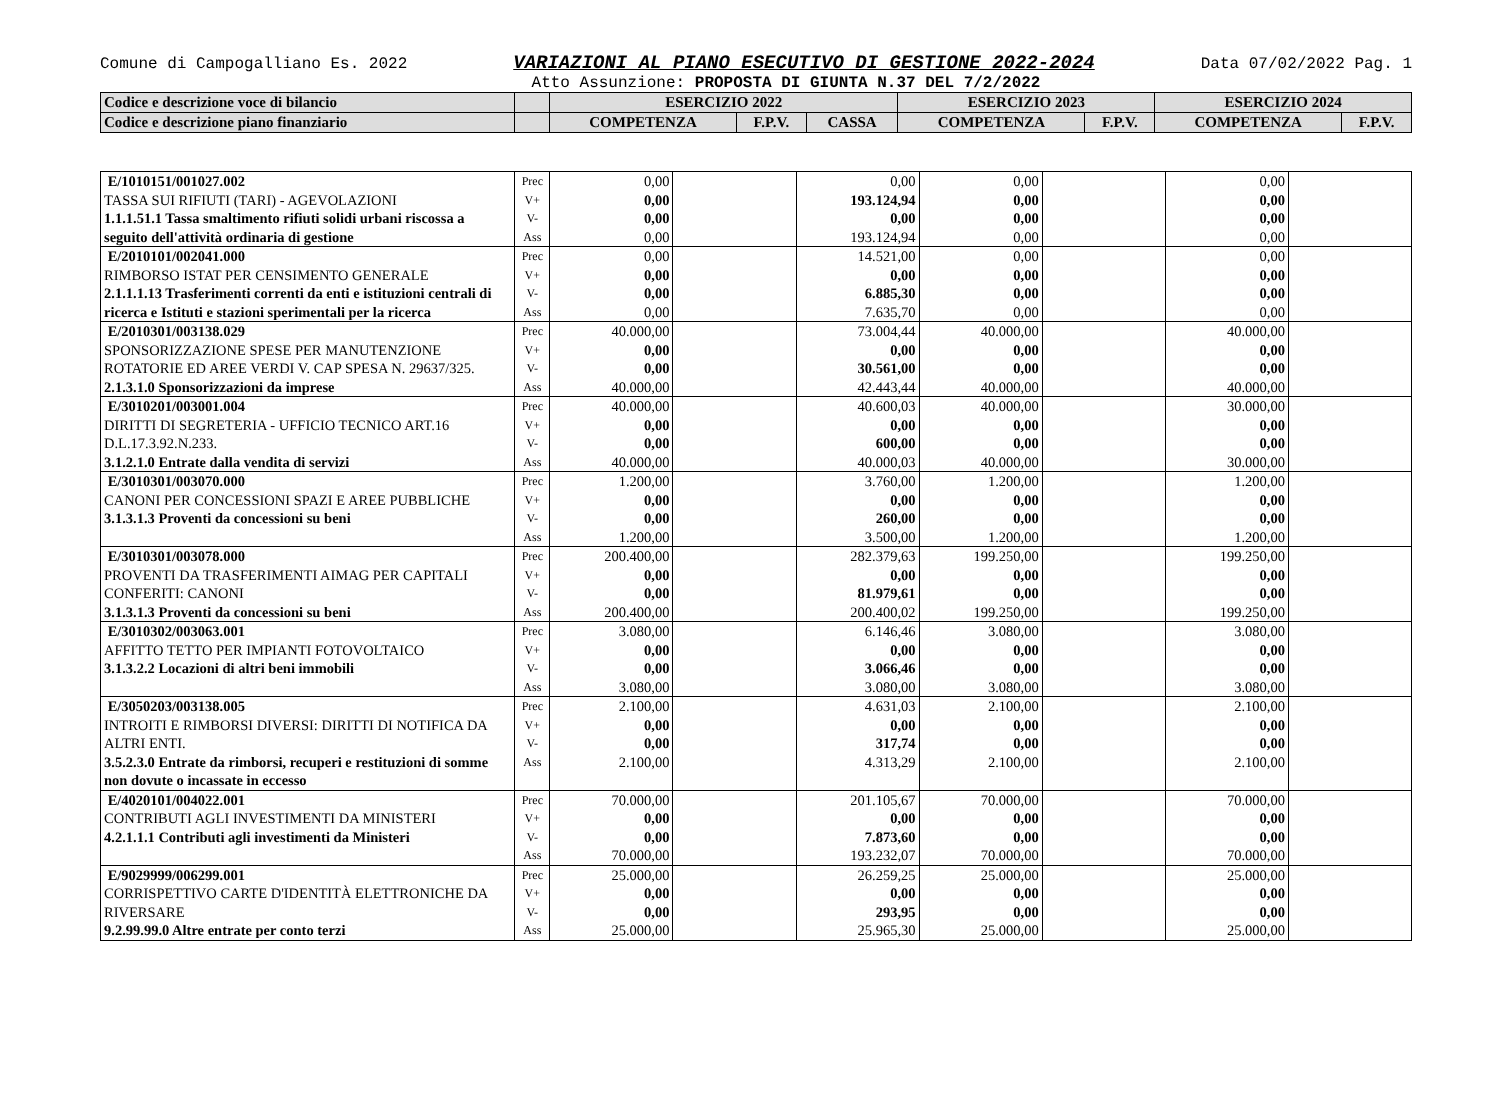Comune di Campogalliano Es. 2022 VARIAZIONI AL PIANO ESECUTIVO DI GESTIONE 2022-2024 Data 07/02/2022 Pag. 1
Atto Assunzione: PROPOSTA DI GIUNTA N.37 DEL 7/2/2022
| Codice e descrizione voce di bilancio | | ESERCIZIO 2022 | | | ESERCIZIO 2023 | | ESERCIZIO 2024 | |
| Codice e descrizione piano finanziario | | COMPETENZA | F.P.V. | CASSA | COMPETENZA | F.P.V. | COMPETENZA | F.P.V. |
| E/1010151/001027.002 TASSA SUI RIFIUTI (TARI) - AGEVOLAZIONI 1.1.1.51.1 Tassa smaltimento rifiuti solidi urbani riscossa a seguito dell'attività ordinaria di gestione | Prec V+ V- Ass | 0,00 0,00 0,00 0,00 | | 0,00 193.124,94 0,00 193.124,94 | 0,00 0,00 0,00 0,00 | | 0,00 0,00 0,00 0,00 | |
| E/2010101/002041.000 RIMBORSO ISTAT PER CENSIMENTO GENERALE 2.1.1.1.13 Trasferimenti correnti da enti e istituzioni centrali di ricerca e Istituti e stazioni sperimentali per la ricerca | Prec V+ V- Ass | 0,00 0,00 0,00 0,00 | | 14.521,00 0,00 6.885,30 7.635,70 | 0,00 0,00 0,00 0,00 | | 0,00 0,00 0,00 0,00 | |
| E/2010301/003138.029 SPONSORIZZAZIONE SPESE PER MANUTENZIONE ROTATORIE ED AREE VERDI V. CAP SPESA N. 29637/325. 2.1.3.1.0 Sponsorizzazioni da imprese | Prec V+ V- Ass | 40.000,00 0,00 0,00 40.000,00 | | 73.004,44 0,00 30.561,00 42.443,44 | 40.000,00 0,00 0,00 40.000,00 | | 40.000,00 0,00 0,00 40.000,00 | |
| E/3010201/003001.004 DIRITTI DI SEGRETERIA - UFFICIO TECNICO ART.16 D.L.17.3.92.N.233. 3.1.2.1.0 Entrate dalla vendita di servizi | Prec V+ V- Ass | 40.000,00 0,00 0,00 40.000,00 | | 40.600,03 0,00 600,00 40.000,03 | 40.000,00 0,00 0,00 40.000,00 | | 30.000,00 0,00 0,00 30.000,00 | |
| E/3010301/003070.000 CANONI PER CONCESSIONI SPAZI E AREE PUBBLICHE 3.1.3.1.3 Proventi da concessioni su beni | Prec V+ V- Ass | 1.200,00 0,00 0,00 1.200,00 | | 3.760,00 0,00 260,00 3.500,00 | 1.200,00 0,00 0,00 1.200,00 | | 1.200,00 0,00 0,00 1.200,00 | |
| E/3010301/003078.000 PROVENTI DA TRASFERIMENTI AIMAG PER CAPITALI CONFERITI: CANONI 3.1.3.1.3 Proventi da concessioni su beni | Prec V+ V- Ass | 200.400,00 0,00 0,00 200.400,00 | | 282.379,63 0,00 81.979,61 200.400,02 | 199.250,00 0,00 0,00 199.250,00 | | 199.250,00 0,00 0,00 199.250,00 | |
| E/3010302/003063.001 AFFITTO TETTO PER IMPIANTI FOTOVOLTAICO 3.1.3.2.2 Locazioni di altri beni immobili | Prec V+ V- Ass | 3.080,00 0,00 0,00 3.080,00 | | 6.146,46 0,00 3.066,46 3.080,00 | 3.080,00 0,00 0,00 3.080,00 | | 3.080,00 0,00 0,00 3.080,00 | |
| E/3050203/003138.005 INTROITI E RIMBORSI DIVERSI: DIRITTI DI NOTIFICA DA ALTRI ENTI. 3.5.2.3.0 Entrate da rimborsi, recuperi e restituzioni di somme non dovute o incassate in eccesso | Prec V+ V- Ass | 2.100,00 0,00 0,00 2.100,00 | | 4.631,03 0,00 317,74 4.313,29 | 2.100,00 0,00 0,00 2.100,00 | | 2.100,00 0,00 0,00 2.100,00 | |
| E/4020101/004022.001 CONTRIBUTI AGLI INVESTIMENTI DA MINISTERI 4.2.1.1.1 Contributi agli investimenti da Ministeri | Prec V+ V- Ass | 70.000,00 0,00 0,00 70.000,00 | | 201.105,67 0,00 7.873,60 193.232,07 | 70.000,00 0,00 0,00 70.000,00 | | 70.000,00 0,00 0,00 70.000,00 | |
| E/9029999/006299.001 CORRISPETTIVO CARTE D'IDENTITÀ ELETTRONICHE DA RIVERSARE 9.2.99.99.0 Altre entrate per conto terzi | Prec V+ V- Ass | 25.000,00 0,00 0,00 25.000,00 | | 26.259,25 0,00 293,95 25.965,30 | 25.000,00 0,00 0,00 25.000,00 | | 25.000,00 0,00 0,00 25.000,00 | |